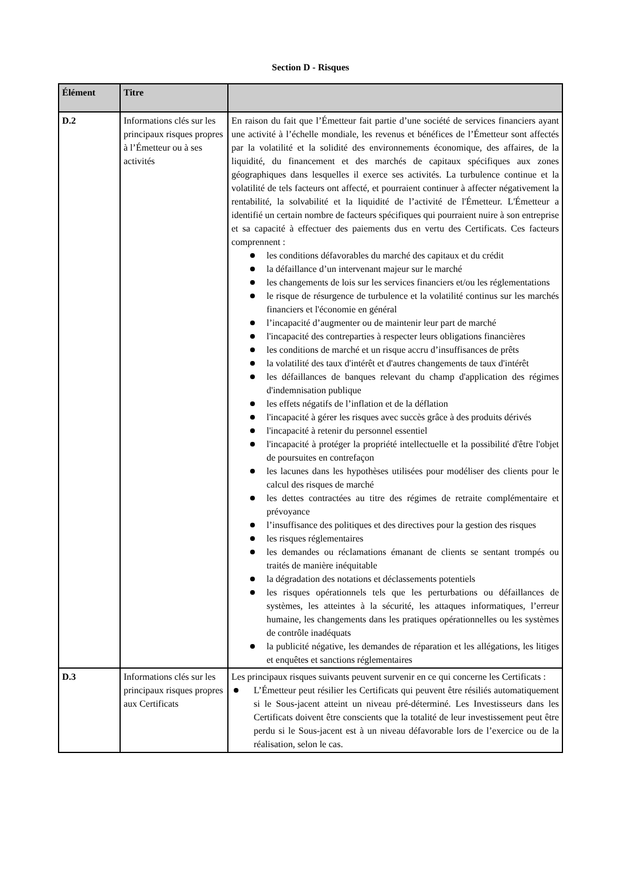Section D - Risques
| Élément | Titre | |
| --- | --- | --- |
| D.2 | Informations clés sur les principaux risques propres à l’Émetteur ou à ses activités | En raison du fait que l’Émetteur fait partie d’une société de services financiers ayant une activité à l’échelle mondiale, les revenus et bénéfices de l’Émetteur sont affectés par la volatilité et la solidité des environnements économique, des affaires, de la liquidité, du financement et des marchés de capitaux spécifiques aux zones géographiques dans lesquelles il exerce ses activités. La turbulence continue et la volatilité de tels facteurs ont affecté, et pourraient continuer à affecter négativement la rentabilité, la solvabilité et la liquidité de l’activité de l'Émetteur. L'Émetteur a identifié un certain nombre de facteurs spécifiques qui pourraient nuire à son entreprise et sa capacité à effectuer des paiements dus en vertu des Certificats. Ces facteurs comprennent : les conditions défavorables du marché des capitaux et du crédit la défaillance d’un intervenant majeur sur le marché les changements de lois sur les services financiers et/ou les réglementations le risque de résurgence de turbulence et la volatilité continus sur les marchés financiers et l'économie en général l’incapacité d’augmenter ou de maintenir leur part de marché l'incapacité des contreparties à respecter leurs obligations financières les conditions de marché et un risque accru d’insuffisances de prêts la volatilité des taux d'intérêt et d'autres changements de taux d'intérêt les défaillances de banques relevant du champ d'application des régimes d'indemnisation publique les effets négatifs de l’inflation et de la déflation l'incapacité à gérer les risques avec succès grâce à des produits dérivés l'incapacité à retenir du personnel essentiel l'incapacité à protéger la propriété intellectuelle et la possibilité d'être l'objet de poursuites en contrefaçon les lacunes dans les hypothèses utilisées pour modéliser des clients pour le calcul des risques de marché les dettes contractées au titre des régimes de retraite complémentaire et prévoyance l’insuffisance des politiques et des directives pour la gestion des risques les risques réglementaires les demandes ou réclamations émanant de clients se sentant trompés ou traités de manière inéquitable la dégradation des notations et déclassements potentiels les risques opérationnels tels que les perturbations ou défaillances de systèmes, les atteintes à la sécurité, les attaques informatiques, l’erreur humaine, les changements dans les pratiques opérationnelles ou les systèmes de contrôle inadéquats la publicité négative, les demandes de réparation et les allégations, les litiges et enquêtes et sanctions réglementaires |
| D.3 | Informations clés sur les principaux risques propres aux Certificats | Les principaux risques suivants peuvent survenir en ce qui concerne les Certificats : L’Émetteur peut résilier les Certificats qui peuvent être résiliés automatiquement si le Sous-jacent atteint un niveau pré-déterminé. Les Investisseurs dans les Certificats doivent être conscients que la totalité de leur investissement peut être perdu si le Sous-jacent est à un niveau défavorable lors de l’exercice ou de la réalisation, selon le cas. |